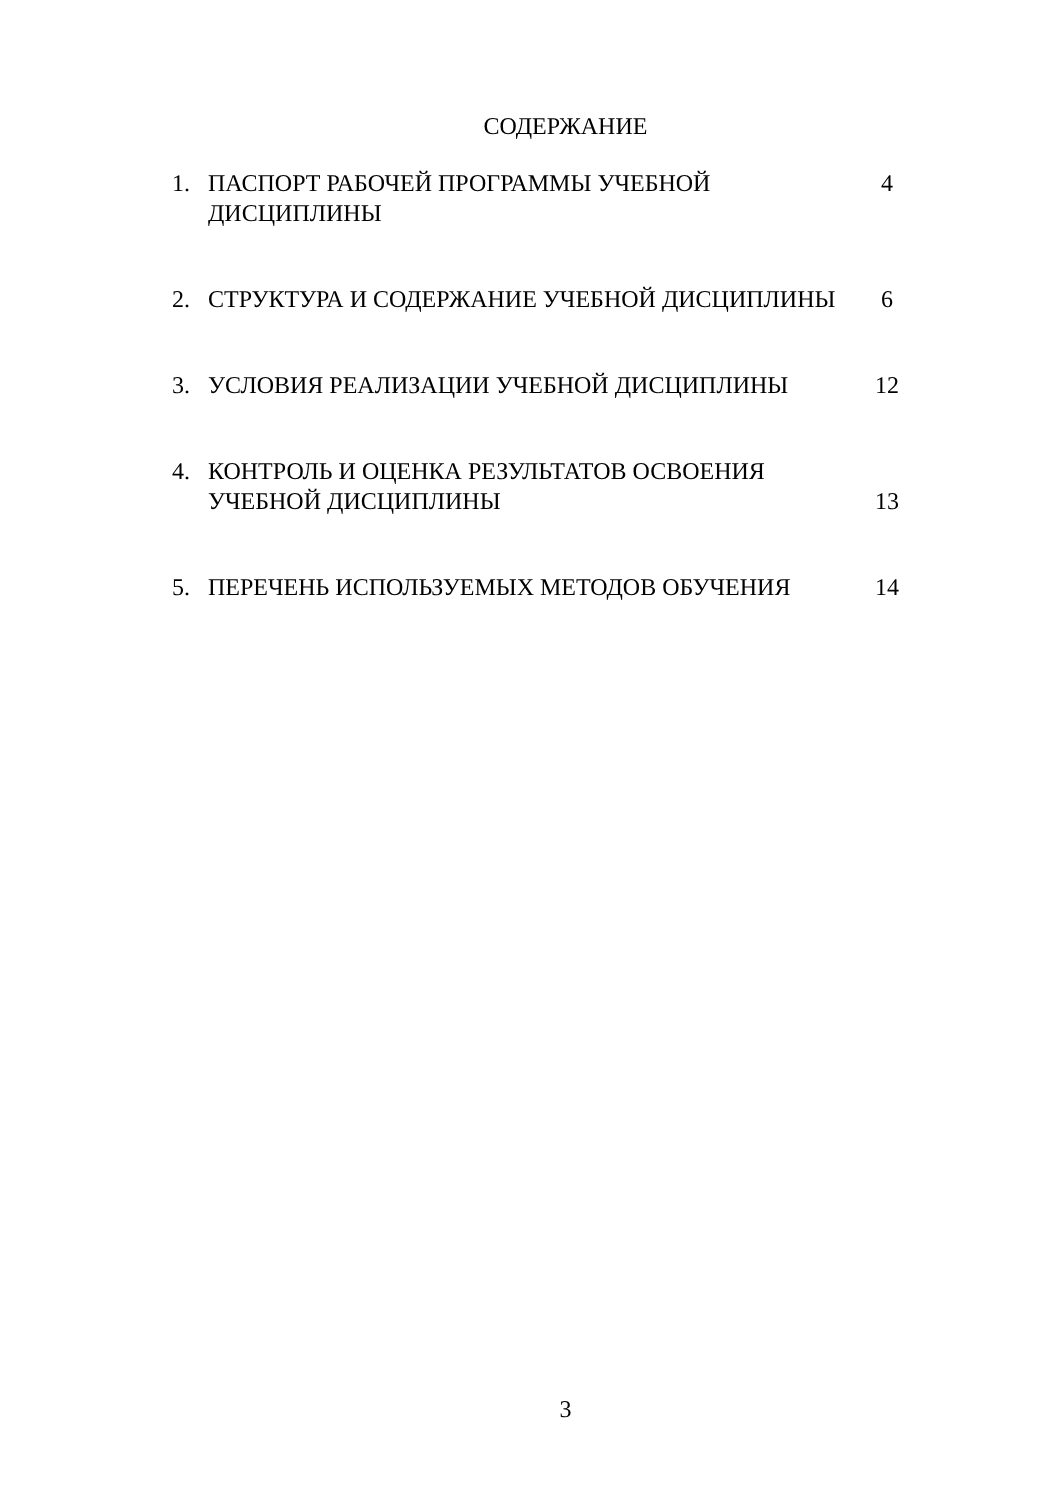СОДЕРЖАНИЕ
| 1. | ПАСПОРТ РАБОЧЕЙ ПРОГРАММЫ УЧЕБНОЙ ДИСЦИПЛИНЫ | 4 |
| 2. | СТРУКТУРА И СОДЕРЖАНИЕ УЧЕБНОЙ ДИСЦИПЛИНЫ | 6 |
| 3. | УСЛОВИЯ РЕАЛИЗАЦИИ УЧЕБНОЙ ДИСЦИПЛИНЫ | 12 |
| 4. | КОНТРОЛЬ И ОЦЕНКА РЕЗУЛЬТАТОВ ОСВОЕНИЯ УЧЕБНОЙ ДИСЦИПЛИНЫ | 13 |
| 5. | ПЕРЕЧЕНЬ ИСПОЛЬЗУЕМЫХ МЕТОДОВ ОБУЧЕНИЯ | 14 |
3